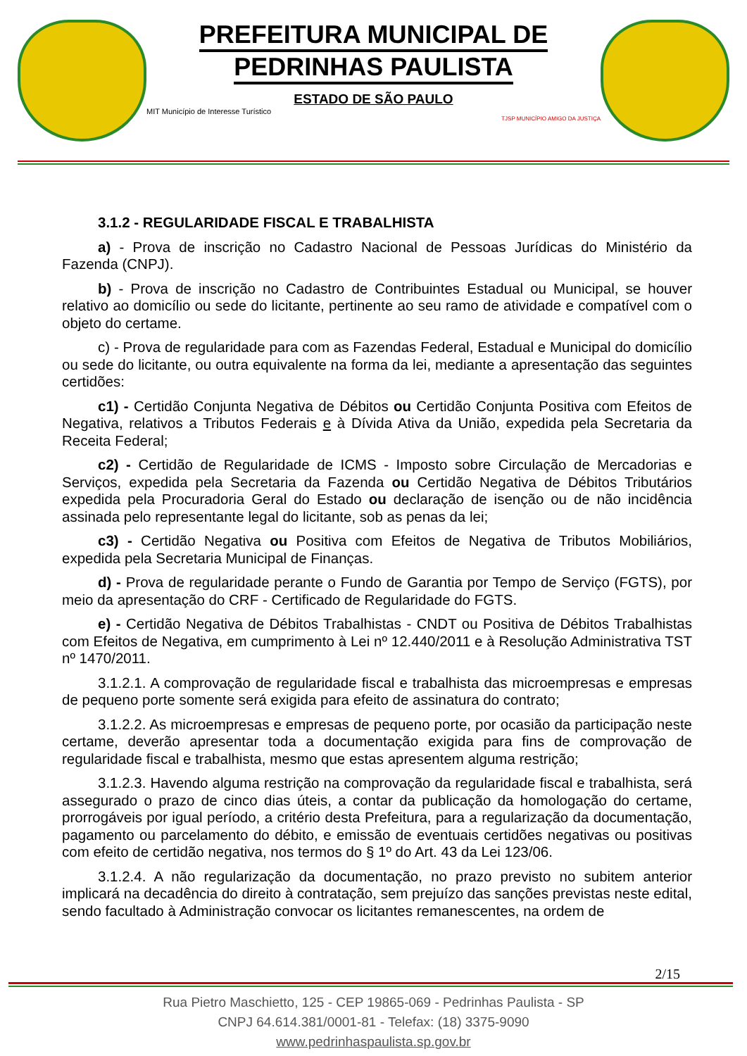PREFEITURA MUNICIPAL DE
PEDRINHAS PAULISTA
ESTADO DE SÃO PAULO
MIT Município de Interesse Turístico
TJSP MUNICÍPIO AMIGO DA JUSTIÇA
3.1.2 - REGULARIDADE FISCAL E TRABALHISTA
a) - Prova de inscrição no Cadastro Nacional de Pessoas Jurídicas do Ministério da Fazenda (CNPJ).
b) - Prova de inscrição no Cadastro de Contribuintes Estadual ou Municipal, se houver relativo ao domicílio ou sede do licitante, pertinente ao seu ramo de atividade e compatível com o objeto do certame.
c) - Prova de regularidade para com as Fazendas Federal, Estadual e Municipal do domicílio ou sede do licitante, ou outra equivalente na forma da lei, mediante a apresentação das seguintes certidões:
c1) - Certidão Conjunta Negativa de Débitos ou Certidão Conjunta Positiva com Efeitos de Negativa, relativos a Tributos Federais e à Dívida Ativa da União, expedida pela Secretaria da Receita Federal;
c2) - Certidão de Regularidade de ICMS - Imposto sobre Circulação de Mercadorias e Serviços, expedida pela Secretaria da Fazenda ou Certidão Negativa de Débitos Tributários expedida pela Procuradoria Geral do Estado ou declaração de isenção ou de não incidência assinada pelo representante legal do licitante, sob as penas da lei;
c3) - Certidão Negativa ou Positiva com Efeitos de Negativa de Tributos Mobiliários, expedida pela Secretaria Municipal de Finanças.
d) - Prova de regularidade perante o Fundo de Garantia por Tempo de Serviço (FGTS), por meio da apresentação do CRF - Certificado de Regularidade do FGTS.
e) - Certidão Negativa de Débitos Trabalhistas - CNDT ou Positiva de Débitos Trabalhistas com Efeitos de Negativa, em cumprimento à Lei nº 12.440/2011 e à Resolução Administrativa TST nº 1470/2011.
3.1.2.1. A comprovação de regularidade fiscal e trabalhista das microempresas e empresas de pequeno porte somente será exigida para efeito de assinatura do contrato;
3.1.2.2. As microempresas e empresas de pequeno porte, por ocasião da participação neste certame, deverão apresentar toda a documentação exigida para fins de comprovação de regularidade fiscal e trabalhista, mesmo que estas apresentem alguma restrição;
3.1.2.3. Havendo alguma restrição na comprovação da regularidade fiscal e trabalhista, será assegurado o prazo de cinco dias úteis, a contar da publicação da homologação do certame, prorrogáveis por igual período, a critério desta Prefeitura, para a regularização da documentação, pagamento ou parcelamento do débito, e emissão de eventuais certidões negativas ou positivas com efeito de certidão negativa, nos termos do § 1º do Art. 43 da Lei 123/06.
3.1.2.4. A não regularização da documentação, no prazo previsto no subitem anterior implicará na decadência do direito à contratação, sem prejuízo das sanções previstas neste edital, sendo facultado à Administração convocar os licitantes remanescentes, na ordem de
2/15
Rua Pietro Maschietto, 125 - CEP 19865-069 - Pedrinhas Paulista - SP
CNPJ 64.614.381/0001-81 - Telefax: (18) 3375-9090
www.pedrinhaspaulista.sp.gov.br